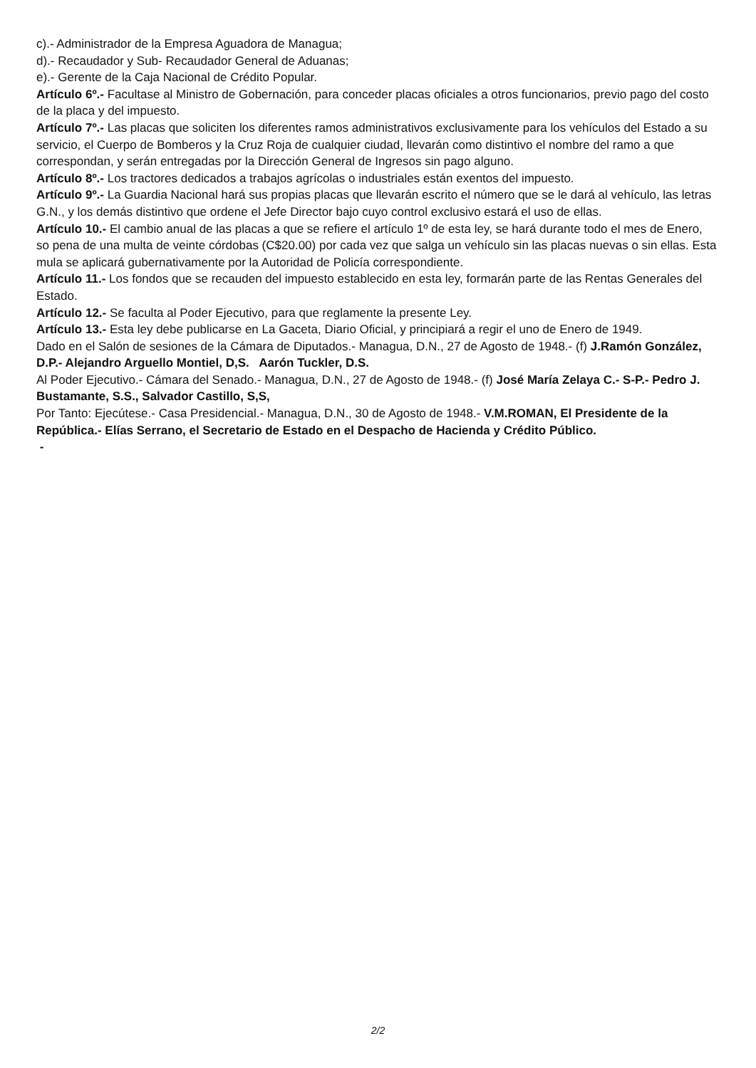c).- Administrador de la Empresa Aguadora de Managua;
d).- Recaudador y Sub- Recaudador General de Aduanas;
e).- Gerente de la Caja Nacional de Crédito Popular.
Artículo 6º.- Facultase al Ministro de Gobernación, para conceder placas oficiales a otros funcionarios, previo pago del costo de la placa y del impuesto.
Artículo 7º.- Las placas que soliciten los diferentes ramos administrativos exclusivamente para los vehículos del Estado a su servicio, el Cuerpo de Bomberos y la Cruz Roja de cualquier ciudad, llevarán como distintivo el nombre del ramo a que correspondan, y serán entregadas por la Dirección General de Ingresos sin pago alguno.
Artículo 8º.- Los tractores dedicados a trabajos agrícolas o industriales están exentos del impuesto.
Artículo 9º.- La Guardia Nacional hará sus propias placas que llevarán escrito el número que se le dará al vehículo, las letras G.N., y los demás distintivo que ordene el Jefe Director bajo cuyo control exclusivo estará el uso de ellas.
Artículo 10.- El cambio anual de las placas a que se refiere el artículo 1º de esta ley, se hará durante todo el mes de Enero, so pena de una multa de veinte córdobas (C$20.00) por cada vez que salga un vehículo sin las placas nuevas o sin ellas. Esta mula se aplicará gubernativamente por la Autoridad de Policía correspondiente.
Artículo 11.- Los fondos que se recauden del impuesto establecido en esta ley, formarán parte de las Rentas Generales del Estado.
Artículo 12.- Se faculta al Poder Ejecutivo, para que reglamente la presente Ley.
Artículo 13.- Esta ley debe publicarse en La Gaceta, Diario Oficial, y principiará a regir el uno de Enero de 1949.
Dado en el Salón de sesiones de la Cámara de Diputados.- Managua, D.N., 27 de Agosto de 1948.- (f) J.Ramón González, D.P.- Alejandro Arguello Montiel, D,S. Aarón Tuckler, D.S.
Al Poder Ejecutivo.- Cámara del Senado.- Managua, D.N., 27 de Agosto de 1948.- (f) José María Zelaya C.- S-P.- Pedro J. Bustamante, S.S., Salvador Castillo, S,S,
Por Tanto: Ejecútese.- Casa Presidencial.- Managua, D.N., 30 de Agosto de 1948.- V.M.ROMAN, El Presidente de la República.- Elías Serrano, el Secretario de Estado en el Despacho de Hacienda y Crédito Público.
-
2/2